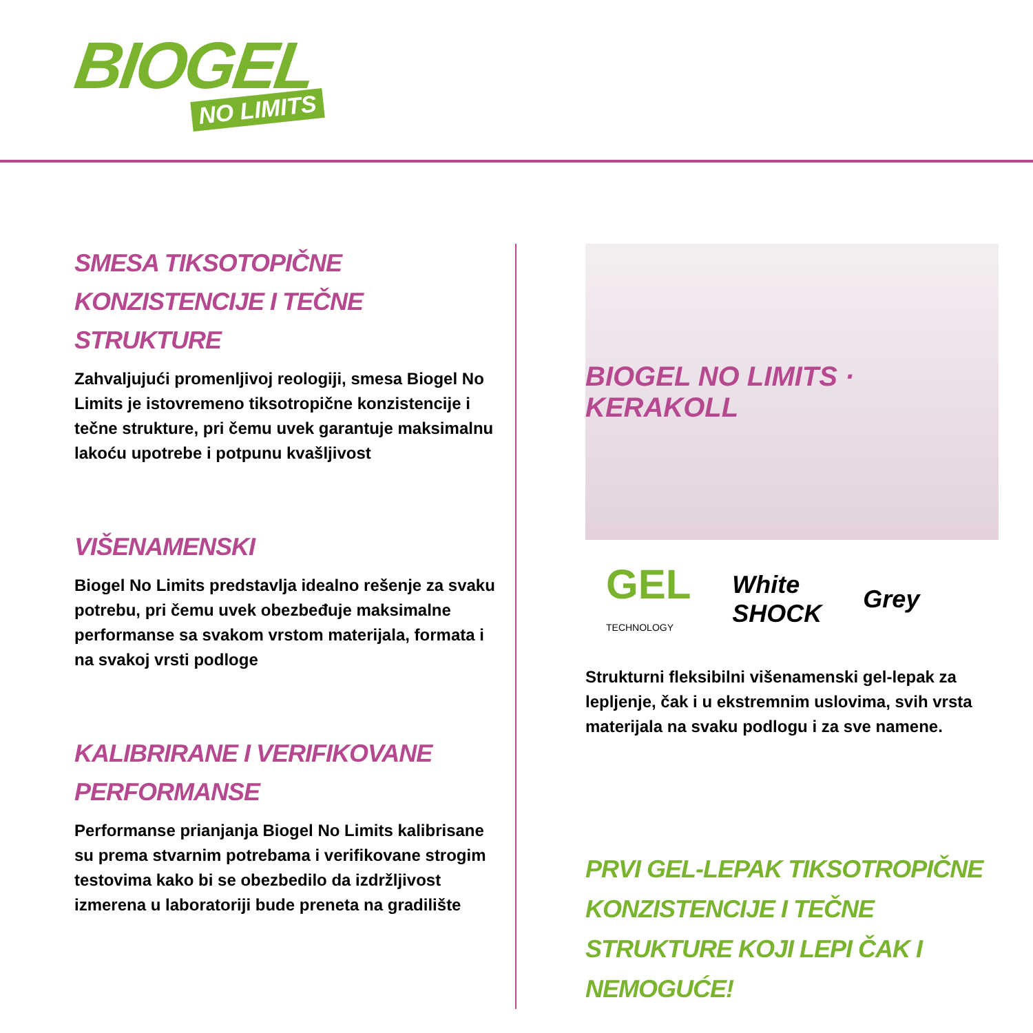BIOGEL
NO LIMITS
SMESA TIKSOTOPIČNE
KONZISTENCIJE I TEČNE STRUKTURE
Zahvaljujući promenljivoj reologiji, smesa Biogel No Limits je istovremeno tiksotropične konzistencije i tečne strukture, pri čemu uvek garantuje maksimalnu lakoću upotrebe i potpunu kvašljivost
VIŠENAMENSKI
Biogel No Limits predstavlja idealno rešenje za svaku potrebu, pri čemu uvek obezbeđuje maksimalne performanse sa svakom vrstom materijala, formata i na svakoj vrsti podloge
KALIBRIRANE I VERIFIKOVANE
PERFORMANSE
Performanse prianjanja Biogel No Limits kalibrisane su prema stvarnim potrebama i verifikovane strogim testovima kako bi se obezbedilo da izdržljivost izmerena u laboratoriji bude preneta na gradilište
BIOGEL NO LIMITS · KERAKOLL
GEL
TECHNOLOGY
White
SHOCK
Grey
Strukturni fleksibilni višenamenski gel-lepak za lepljenje, čak i u ekstremnim uslovima, svih vrsta materijala na svaku podlogu i za sve namene.
PRVI GEL-LEPAK TIKSOTROPIČNE KONZISTENCIJE I TEČNE STRUKTURE KOJI LEPI ČAK I NEMOGUĆE!